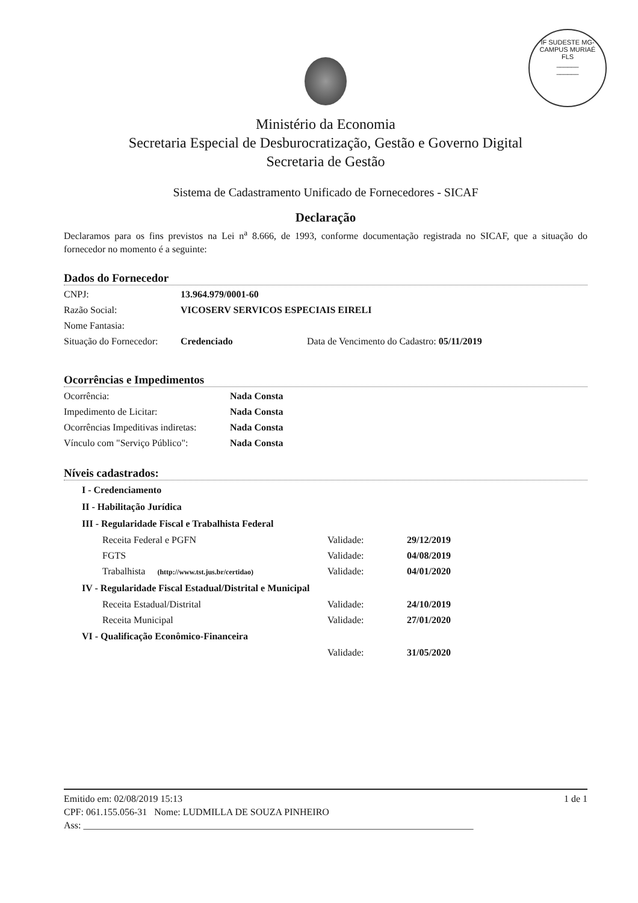IF SUDESTE MG-CAMPUS MURIAÉ
FLS
______
______
Ministério da Economia
Secretaria Especial de Desburocratização, Gestão e Governo Digital
Secretaria de Gestão
Sistema de Cadastramento Unificado de Fornecedores - SICAF
Declaração
Declaramos para os fins previstos na Lei n<sup>a</sup> 8.666, de 1993, conforme documentação registrada no SICAF, que a situação do fornecedor no momento é a seguinte:
Dados do Fornecedor
CNPJ: 13.964.979/0001-60
Razão Social: VICOSERV SERVICOS ESPECIAIS EIRELI
Nome Fantasia:
Situação do Fornecedor: Credenciado Data de Vencimento do Cadastro: 05/11/2019
Ocorrências e Impedimentos
Ocorrência: Nada Consta
Impedimento de Licitar: Nada Consta
Ocorrências Impeditivas indiretas: Nada Consta
Vínculo com "Serviço Público": Nada Consta
Níveis cadastrados:
I - Credenciamento
II - Habilitação Jurídica
III - Regularidade Fiscal e Trabalhista Federal
Receita Federal e PGFN Validade: 29/12/2019
FGTS Validade: 04/08/2019
Trabalhista (http://www.tst.jus.br/certidao) Validade: 04/01/2020
IV - Regularidade Fiscal Estadual/Distrital e Municipal
Receita Estadual/Distrital Validade: 24/10/2019
Receita Municipal Validade: 27/01/2020
VI - Qualificação Econômico-Financeira
Validade: 31/05/2020
Emitido em: 02/08/2019 15:13 1 de 1
CPF: 061.155.056-31 Nome: LUDMILLA DE SOUZA PINHEIRO
Ass: _________________________________________________________________________________